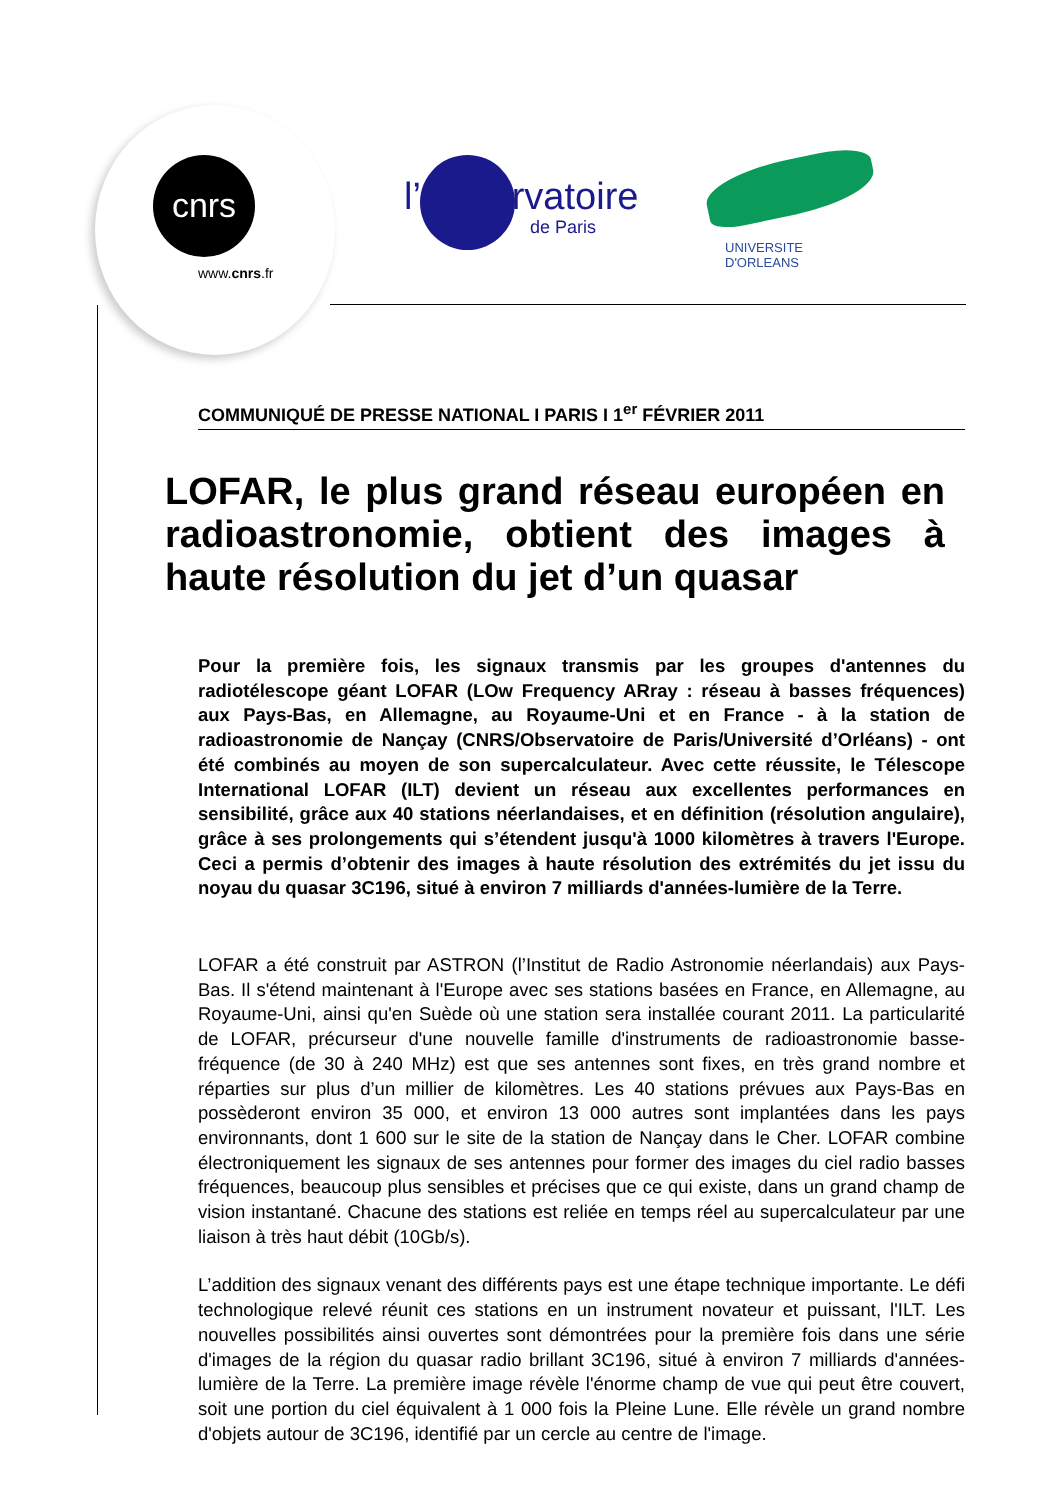cnrs
www.cnrs.fr
l’Observatoire
de Paris
UNIVERSITE D'ORLEANS
COMMUNIQUÉ DE PRESSE NATIONAL I PARIS I 1<sup>er</sup> FÉVRIER 2011
LOFAR, le plus grand réseau européen en radioastronomie, obtient des images à haute résolution du jet d’un quasar
Pour la première fois, les signaux transmis par les groupes d'antennes du radiotélescope géant LOFAR (LOw Frequency ARray : réseau à basses fréquences) aux Pays-Bas, en Allemagne, au Royaume-Uni et en France - à la station de radioastronomie de Nançay (CNRS/Observatoire de Paris/Université d’Orléans) - ont été combinés au moyen de son supercalculateur. Avec cette réussite, le Télescope International LOFAR (ILT) devient un réseau aux excellentes performances en sensibilité, grâce aux 40 stations néerlandaises, et en définition (résolution angulaire), grâce à ses prolongements qui s’étendent jusqu'à 1000 kilomètres à travers l'Europe. Ceci a permis d’obtenir des images à haute résolution des extrémités du jet issu du noyau du quasar 3C196, situé à environ 7 milliards d'années-lumière de la Terre.
LOFAR a été construit par ASTRON (l’Institut de Radio Astronomie néerlandais) aux Pays-Bas. Il s'étend maintenant à l'Europe avec ses stations basées en France, en Allemagne, au Royaume-Uni, ainsi qu'en Suède où une station sera installée courant 2011. La particularité de LOFAR, précurseur d'une nouvelle famille d'instruments de radioastronomie basse-fréquence (de 30 à 240 MHz) est que ses antennes sont fixes, en très grand nombre et réparties sur plus d’un millier de kilomètres. Les 40 stations prévues aux Pays-Bas en possèderont environ 35 000, et environ 13 000 autres sont implantées dans les pays environnants, dont 1 600 sur le site de la station de Nançay dans le Cher. LOFAR combine électroniquement les signaux de ses antennes pour former des images du ciel radio basses fréquences, beaucoup plus sensibles et précises que ce qui existe, dans un grand champ de vision instantané. Chacune des stations est reliée en temps réel au supercalculateur par une liaison à très haut débit (10Gb/s).
L’addition des signaux venant des différents pays est une étape technique importante. Le défi technologique relevé réunit ces stations en un instrument novateur et puissant, l'ILT. Les nouvelles possibilités ainsi ouvertes sont démontrées pour la première fois dans une série d'images de la région du quasar radio brillant 3C196, situé à environ 7 milliards d'années-lumière de la Terre. La première image révèle l'énorme champ de vue qui peut être couvert, soit une portion du ciel équivalent à 1 000 fois la Pleine Lune. Elle révèle un grand nombre d'objets autour de 3C196, identifié par un cercle au centre de l'image.